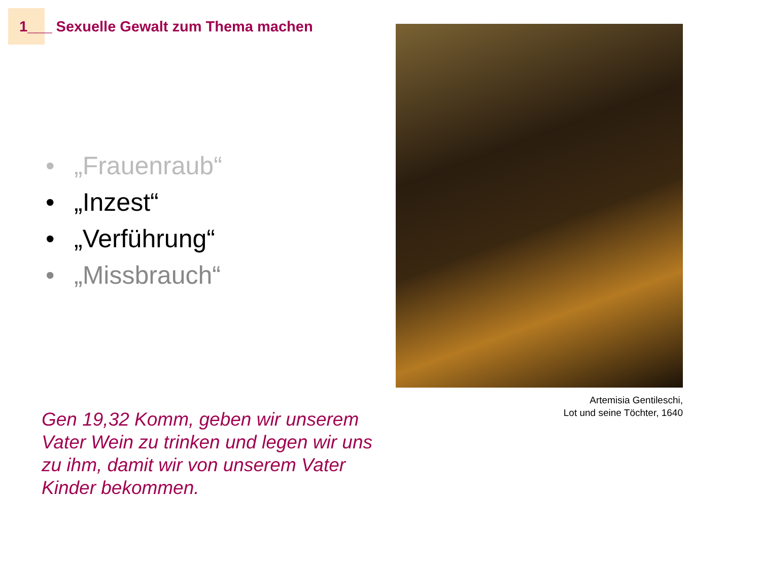1___ Sexuelle Gewalt zum Thema machen
• „Frauenraub“
• „Inzest“
• „Verführung“
• „Missbrauch“
Gen 19,32 Komm, geben wir unserem Vater Wein zu trinken und legen wir uns zu ihm, damit wir von unserem Vater Kinder bekommen.
Artemisia Gentileschi,
Lot und seine Töchter, 1640